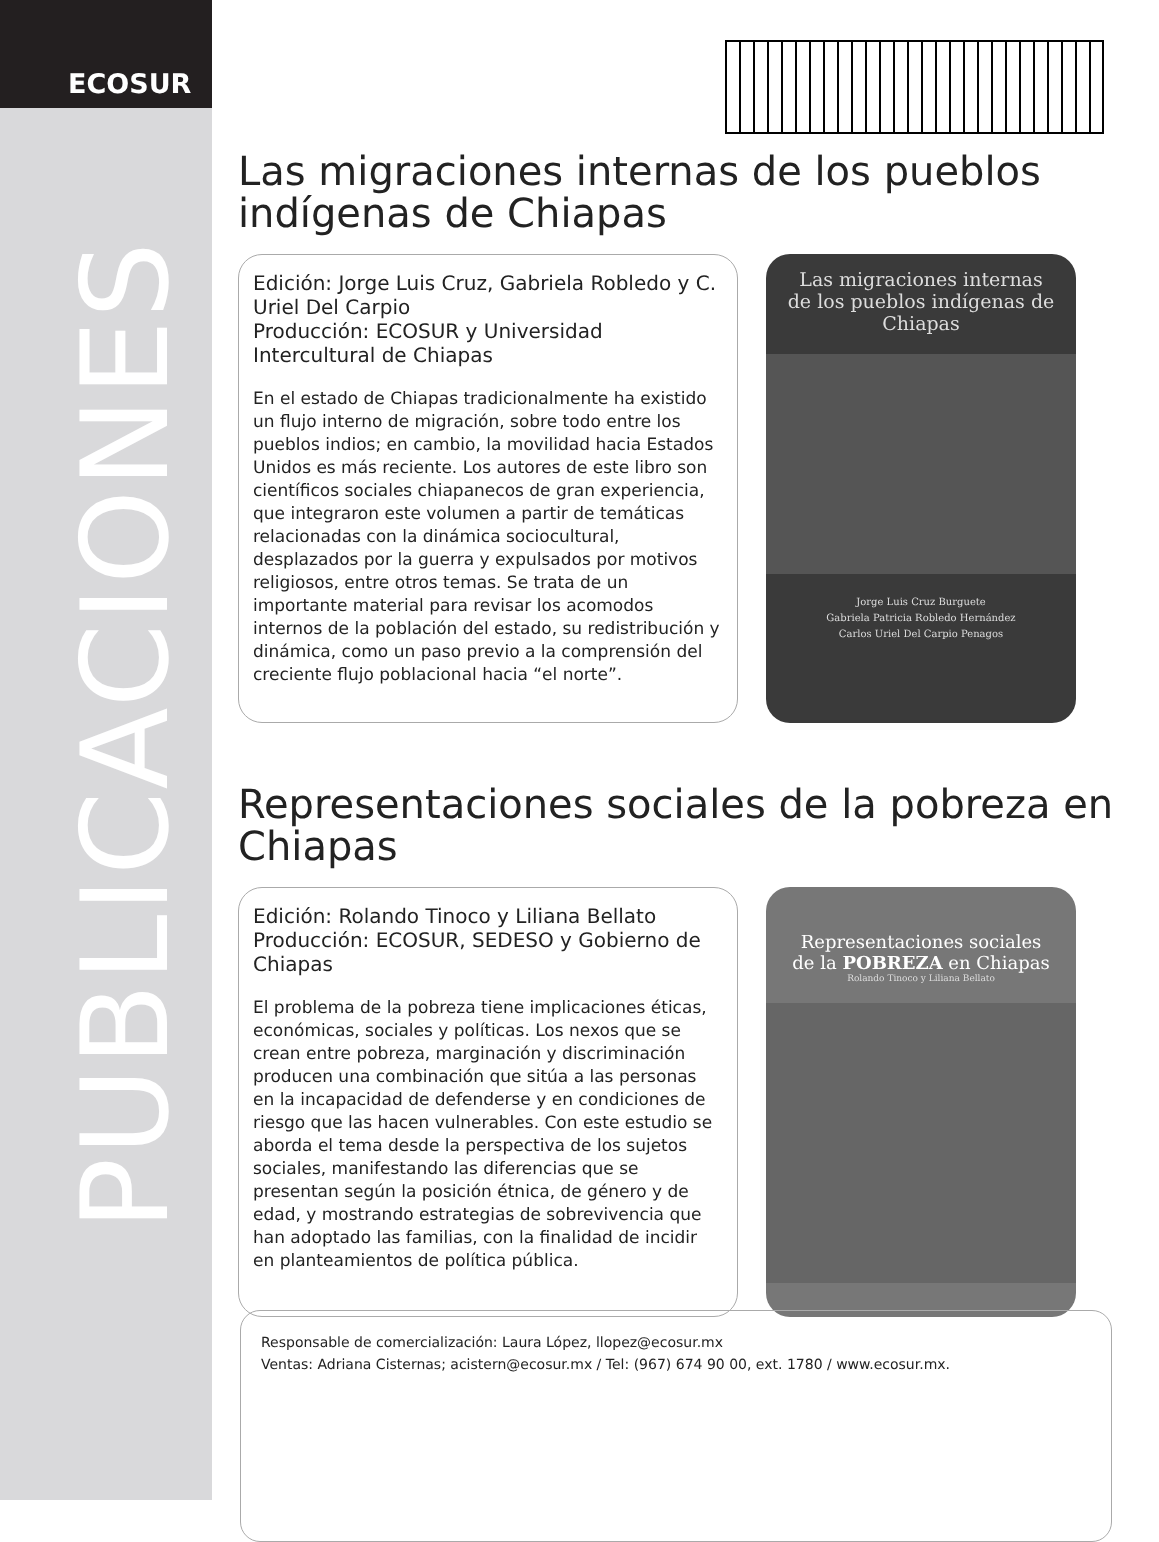ECOSUR
PUBLICACIONES
Las migraciones internas de los pueblos indígenas de Chiapas
Edición: Jorge Luis Cruz, Gabriela Robledo y C. Uriel Del Carpio
Producción: ECOSUR y Universidad Intercultural de Chiapas
En el estado de Chiapas tradicionalmente ha existido un flujo interno de migración, sobre todo entre los pueblos indios; en cambio, la movilidad hacia Estados Unidos es más reciente. Los autores de este libro son científicos sociales chiapanecos de gran experiencia, que integraron este volumen a partir de temáticas relacionadas con la dinámica sociocultural, desplazados por la guerra y expulsados por motivos religiosos, entre otros temas. Se trata de un importante material para revisar los acomodos internos de la población del estado, su redistribución y dinámica, como un paso previo a la comprensión del creciente flujo poblacional hacia “el norte”.
Las migraciones internas
de los pueblos indígenas de Chiapas
Jorge Luis Cruz Burguete
Gabriela Patricia Robledo Hernández
Carlos Uriel Del Carpio Penagos
Representaciones sociales de la pobreza en Chiapas
Edición: Rolando Tinoco y Liliana Bellato
Producción: ECOSUR, SEDESO y Gobierno de Chiapas
El problema de la pobreza tiene implicaciones éticas, económicas, sociales y políticas. Los nexos que se crean entre pobreza, marginación y discriminación producen una combinación que sitúa a las personas en la incapacidad de defenderse y en condiciones de riesgo que las hacen vulnerables. Con este estudio se aborda el tema desde la perspectiva de los sujetos sociales, manifestando las diferencias que se presentan según la posición étnica, de género y de edad, y mostrando estrategias de sobrevivencia que han adoptado las familias, con la finalidad de incidir en planteamientos de política pública.
Representaciones sociales
de la POBREZA en Chiapas
Rolando Tinoco y Liliana Bellato
Responsable de comercialización: Laura López, llopez@ecosur.mx
Ventas: Adriana Cisternas; acistern@ecosur.mx / Tel: (967) 674 90 00, ext. 1780 / www.ecosur.mx.